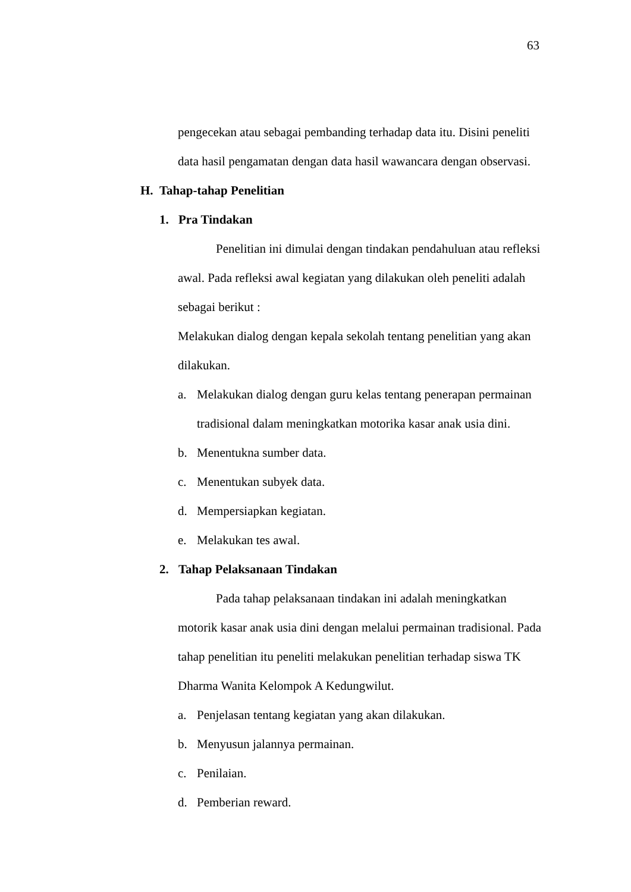63
pengecekan atau sebagai pembanding terhadap data itu. Disini peneliti data hasil pengamatan dengan data hasil wawancara dengan observasi.
H. Tahap-tahap Penelitian
1. Pra Tindakan
Penelitian ini dimulai dengan tindakan pendahuluan atau refleksi awal. Pada refleksi awal kegiatan yang dilakukan oleh peneliti adalah sebagai berikut :
Melakukan dialog dengan kepala sekolah tentang penelitian yang akan dilakukan.
a. Melakukan dialog dengan guru kelas tentang penerapan permainan tradisional dalam meningkatkan motorika kasar anak usia dini.
b. Menentukna sumber data.
c. Menentukan subyek data.
d. Mempersiapkan kegiatan.
e. Melakukan tes awal.
2. Tahap Pelaksanaan Tindakan
Pada tahap pelaksanaan tindakan ini adalah meningkatkan motorik kasar anak usia dini dengan melalui permainan tradisional. Pada tahap penelitian itu peneliti melakukan penelitian terhadap siswa TK Dharma Wanita Kelompok A Kedungwilut.
a. Penjelasan tentang kegiatan yang akan dilakukan.
b. Menyusun jalannya permainan.
c. Penilaian.
d. Pemberian reward.